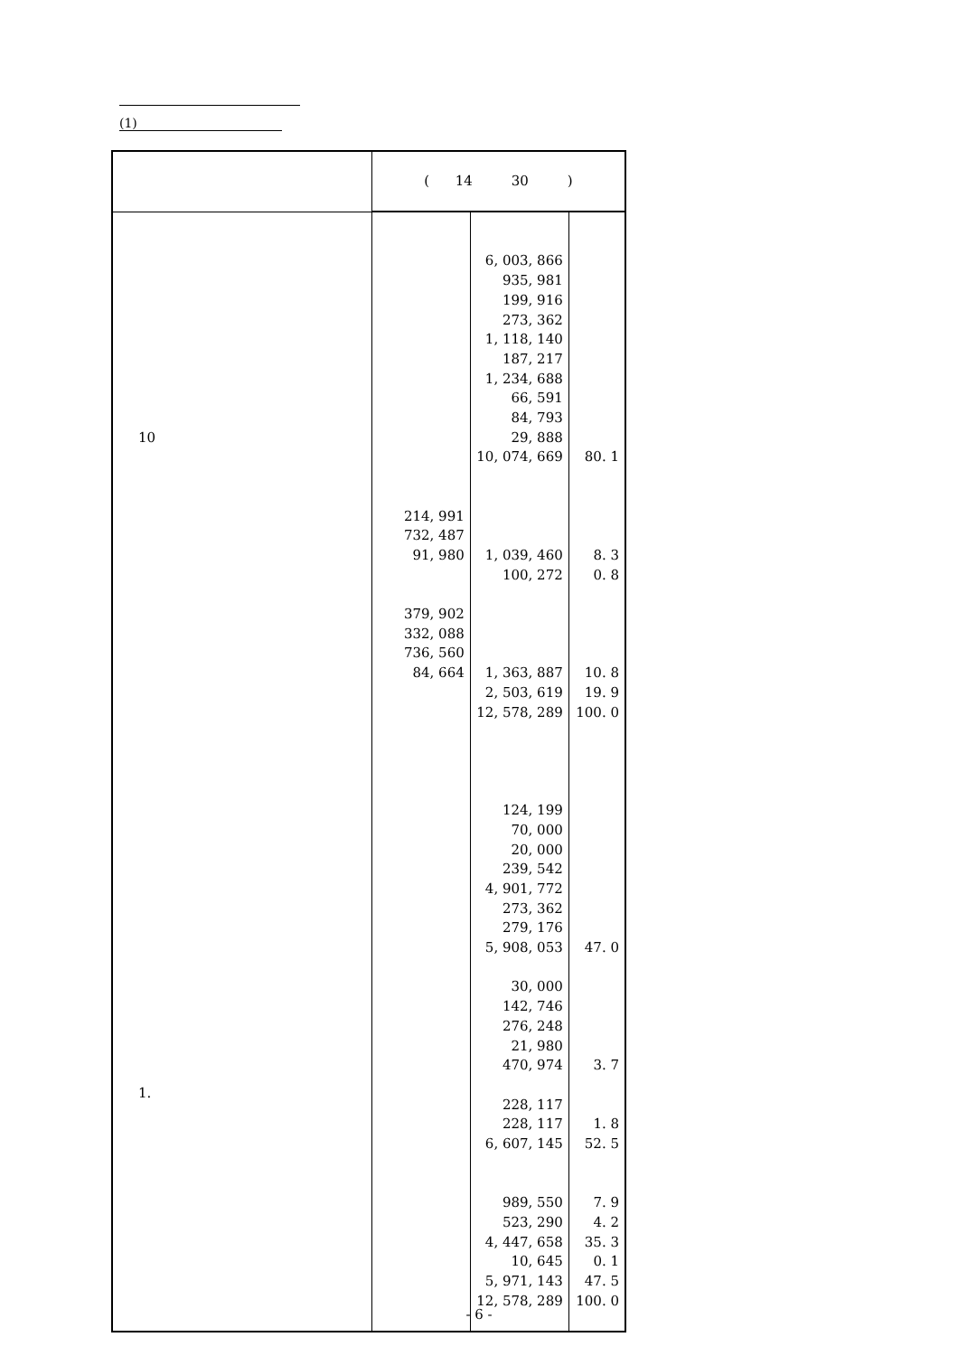(1)
| | ( 14 30 ) | | |
| | 214, 991 732, 487 91, 980 379, 902 332, 088 736, 560 84, 664 | 6, 003, 866 935, 981 199, 916 273, 362 1, 118, 140 187, 217 1, 234, 688 66, 591 84, 793 29, 888 10, 074, 669 1, 039, 460 100, 272 1, 363, 887 2, 503, 619 12, 578, 289 124, 199 70, 000 20, 000 239, 542 4, 901, 772 273, 362 279, 176 5, 908, 053 30, 000 142, 746 276, 248 21, 980 470, 974 228, 117 228, 117 6, 607, 145 989, 550 523, 290 4, 447, 658 10, 645 5, 971, 143 12, 578, 289 | 80. 1 8. 3 0. 8 10. 8 19. 9 100. 0 47. 0 3. 7 1. 8 52. 5 7. 9 4. 2 35. 3 0. 1 47. 5 100. 0 |
10
1.
- 6 -